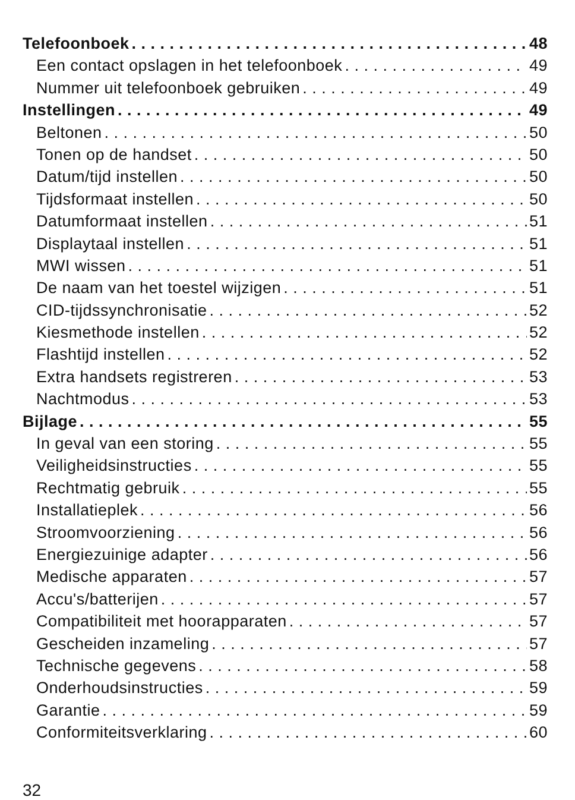Telefoonboek 48
Een contact opslagen in het telefoonboek 49
Nummer uit telefoonboek gebruiken 49
Instellingen 49
Beltonen 50
Tonen op de handset 50
Datum/tijd instellen 50
Tijdsformaat instellen 50
Datumformaat instellen 51
Displaytaal instellen 51
MWI wissen 51
De naam van het toestel wijzigen 51
CID-tijdssynchronisatie 52
Kiesmethode instellen 52
Flashtijd instellen 52
Extra handsets registreren 53
Nachtmodus 53
Bijlage 55
In geval van een storing 55
Veiligheidsinstructies 55
Rechtmatig gebruik 55
Installatieplek 56
Stroomvoorziening 56
Energiezuinige adapter 56
Medische apparaten 57
Accu's/batterijen 57
Compatibiliteit met hoorapparaten 57
Gescheiden inzameling 57
Technische gegevens 58
Onderhoudsinstructies 59
Garantie 59
Conformiteitsverklaring 60
32